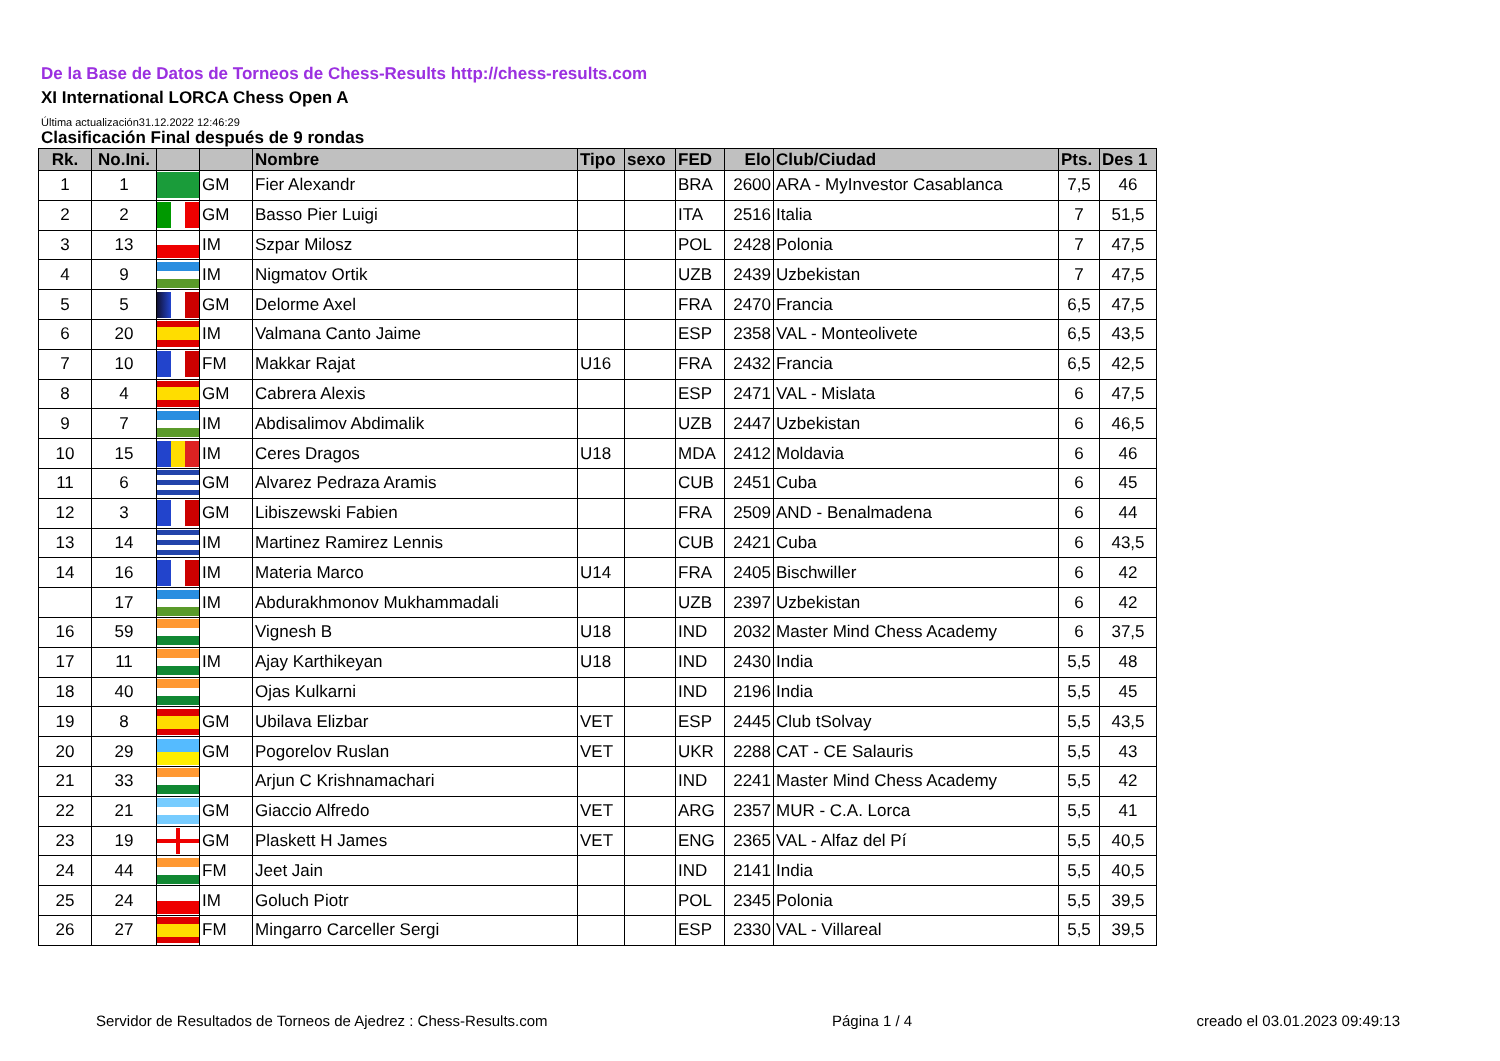De la Base de Datos de Torneos de Chess-Results http://chess-results.com
XI International LORCA Chess Open A
Última actualización31.12.2022 12:46:29
Clasificación Final después de 9 rondas
| Rk. | No.Ini. | | | Nombre | Tipo | sexo | FED | Elo | Club/Ciudad | Pts. | Des 1 |
| --- | --- | --- | --- | --- | --- | --- | --- | --- | --- | --- | --- |
| 1 | 1 | | GM | Fier Alexandr | | | BRA | 2600 | ARA - MyInvestor Casablanca | 7,5 | 46 |
| 2 | 2 | | GM | Basso Pier Luigi | | | ITA | 2516 | Italia | 7 | 51,5 |
| 3 | 13 | | IM | Szpar Milosz | | | POL | 2428 | Polonia | 7 | 47,5 |
| 4 | 9 | | IM | Nigmatov Ortik | | | UZB | 2439 | Uzbekistan | 7 | 47,5 |
| 5 | 5 | | GM | Delorme Axel | | | FRA | 2470 | Francia | 6,5 | 47,5 |
| 6 | 20 | | IM | Valmana Canto Jaime | | | ESP | 2358 | VAL - Monteolivete | 6,5 | 43,5 |
| 7 | 10 | | FM | Makkar Rajat | U16 | | FRA | 2432 | Francia | 6,5 | 42,5 |
| 8 | 4 | | GM | Cabrera Alexis | | | ESP | 2471 | VAL - Mislata | 6 | 47,5 |
| 9 | 7 | | IM | Abdisalimov Abdimalik | | | UZB | 2447 | Uzbekistan | 6 | 46,5 |
| 10 | 15 | | IM | Ceres Dragos | U18 | | MDA | 2412 | Moldavia | 6 | 46 |
| 11 | 6 | | GM | Alvarez Pedraza Aramis | | | CUB | 2451 | Cuba | 6 | 45 |
| 12 | 3 | | GM | Libiszewski Fabien | | | FRA | 2509 | AND - Benalmadena | 6 | 44 |
| 13 | 14 | | IM | Martinez Ramirez Lennis | | | CUB | 2421 | Cuba | 6 | 43,5 |
| 14 | 16 | | IM | Materia Marco | U14 | | FRA | 2405 | Bischwiller | 6 | 42 |
| | 17 | | IM | Abdurakhmonov Mukhammadali | | | UZB | 2397 | Uzbekistan | 6 | 42 |
| 16 | 59 | | | Vignesh B | U18 | | IND | 2032 | Master Mind Chess Academy | 6 | 37,5 |
| 17 | 11 | | IM | Ajay Karthikeyan | U18 | | IND | 2430 | India | 5,5 | 48 |
| 18 | 40 | | | Ojas Kulkarni | | | IND | 2196 | India | 5,5 | 45 |
| 19 | 8 | | GM | Ubilava Elizbar | VET | | ESP | 2445 | Club tSolvay | 5,5 | 43,5 |
| 20 | 29 | | GM | Pogorelov Ruslan | VET | | UKR | 2288 | CAT - CE Salauris | 5,5 | 43 |
| 21 | 33 | | | Arjun C Krishnamachari | | | IND | 2241 | Master Mind Chess Academy | 5,5 | 42 |
| 22 | 21 | | GM | Giaccio Alfredo | VET | | ARG | 2357 | MUR - C.A. Lorca | 5,5 | 41 |
| 23 | 19 | | GM | Plaskett H James | VET | | ENG | 2365 | VAL - Alfaz del Pí | 5,5 | 40,5 |
| 24 | 44 | | FM | Jeet Jain | | | IND | 2141 | India | 5,5 | 40,5 |
| 25 | 24 | | IM | Goluch Piotr | | | POL | 2345 | Polonia | 5,5 | 39,5 |
| 26 | 27 | | FM | Mingarro Carceller Sergi | | | ESP | 2330 | VAL - Villareal | 5,5 | 39,5 |
Servidor de Resultados de Torneos de Ajedrez : Chess-Results.com Página 1 / 4 creado el 03.01.2023 09:49:13